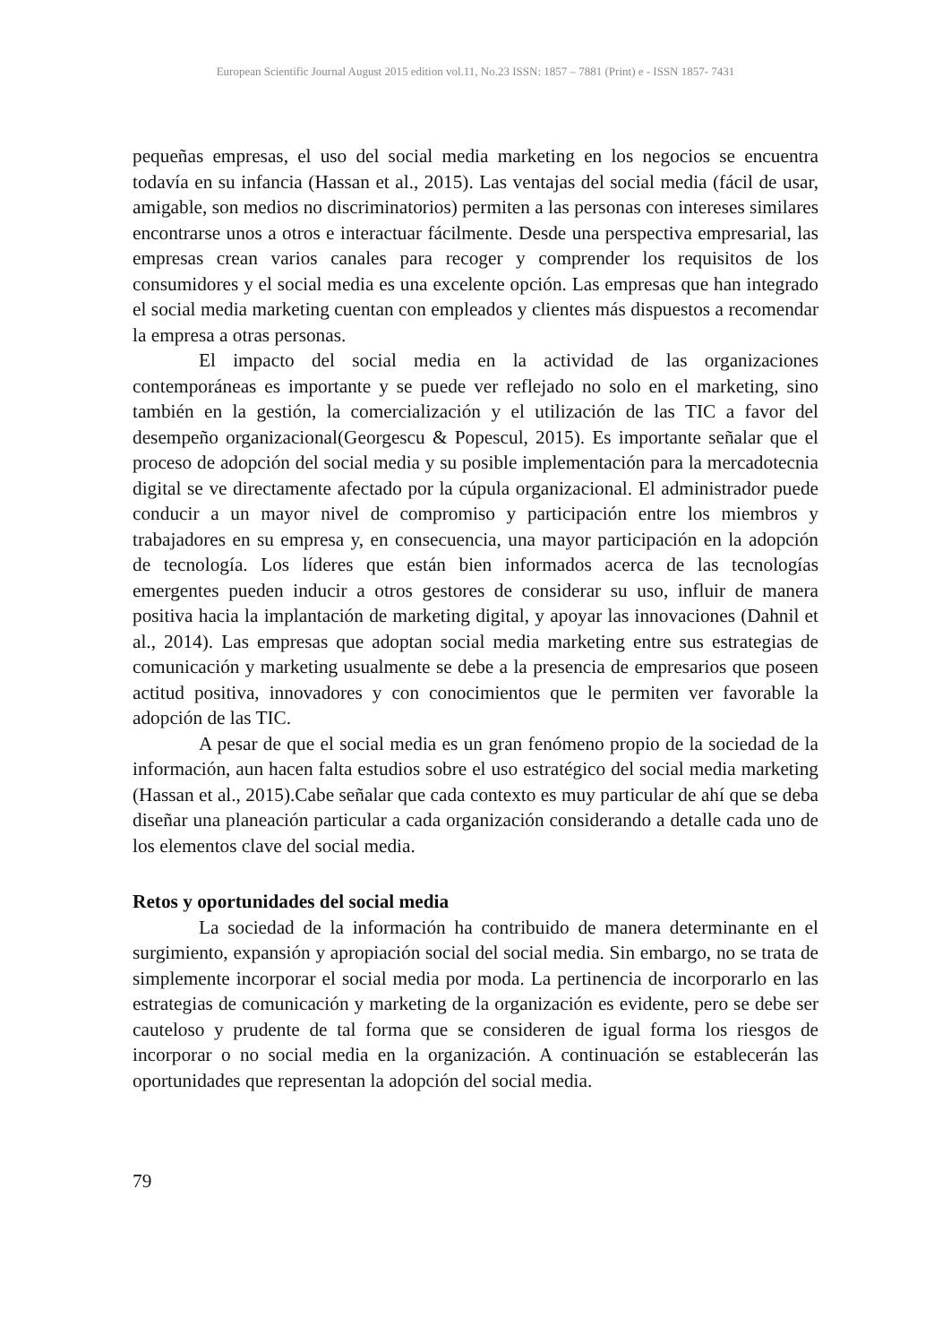European Scientific Journal August 2015 edition vol.11, No.23 ISSN: 1857 – 7881 (Print) e - ISSN 1857- 7431
pequeñas empresas, el uso del social media marketing en los negocios se encuentra todavía en su infancia (Hassan et al., 2015). Las ventajas del social media (fácil de usar, amigable, son medios no discriminatorios) permiten a las personas con intereses similares encontrarse unos a otros e interactuar fácilmente. Desde una perspectiva empresarial, las empresas crean varios canales para recoger y comprender los requisitos de los consumidores y el social media es una excelente opción. Las empresas que han integrado el social media marketing cuentan con empleados y clientes más dispuestos a recomendar la empresa a otras personas.
El impacto del social media en la actividad de las organizaciones contemporáneas es importante y se puede ver reflejado no solo en el marketing, sino también en la gestión, la comercialización y el utilización de las TIC a favor del desempeño organizacional(Georgescu & Popescul, 2015). Es importante señalar que el proceso de adopción del social media y su posible implementación para la mercadotecnia digital se ve directamente afectado por la cúpula organizacional. El administrador puede conducir a un mayor nivel de compromiso y participación entre los miembros y trabajadores en su empresa y, en consecuencia, una mayor participación en la adopción de tecnología. Los líderes que están bien informados acerca de las tecnologías emergentes pueden inducir a otros gestores de considerar su uso, influir de manera positiva hacia la implantación de marketing digital, y apoyar las innovaciones (Dahnil et al., 2014). Las empresas que adoptan social media marketing entre sus estrategias de comunicación y marketing usualmente se debe a la presencia de empresarios que poseen actitud positiva, innovadores y con conocimientos que le permiten ver favorable la adopción de las TIC.
A pesar de que el social media es un gran fenómeno propio de la sociedad de la información, aun hacen falta estudios sobre el uso estratégico del social media marketing (Hassan et al., 2015).Cabe señalar que cada contexto es muy particular de ahí que se deba diseñar una planeación particular a cada organización considerando a detalle cada uno de los elementos clave del social media.
Retos y oportunidades del social media
La sociedad de la información ha contribuido de manera determinante en el surgimiento, expansión y apropiación social del social media. Sin embargo, no se trata de simplemente incorporar el social media por moda. La pertinencia de incorporarlo en las estrategias de comunicación y marketing de la organización es evidente, pero se debe ser cauteloso y prudente de tal forma que se consideren de igual forma los riesgos de incorporar o no social media en la organización. A continuación se establecerán las oportunidades que representan la adopción del social media.
79